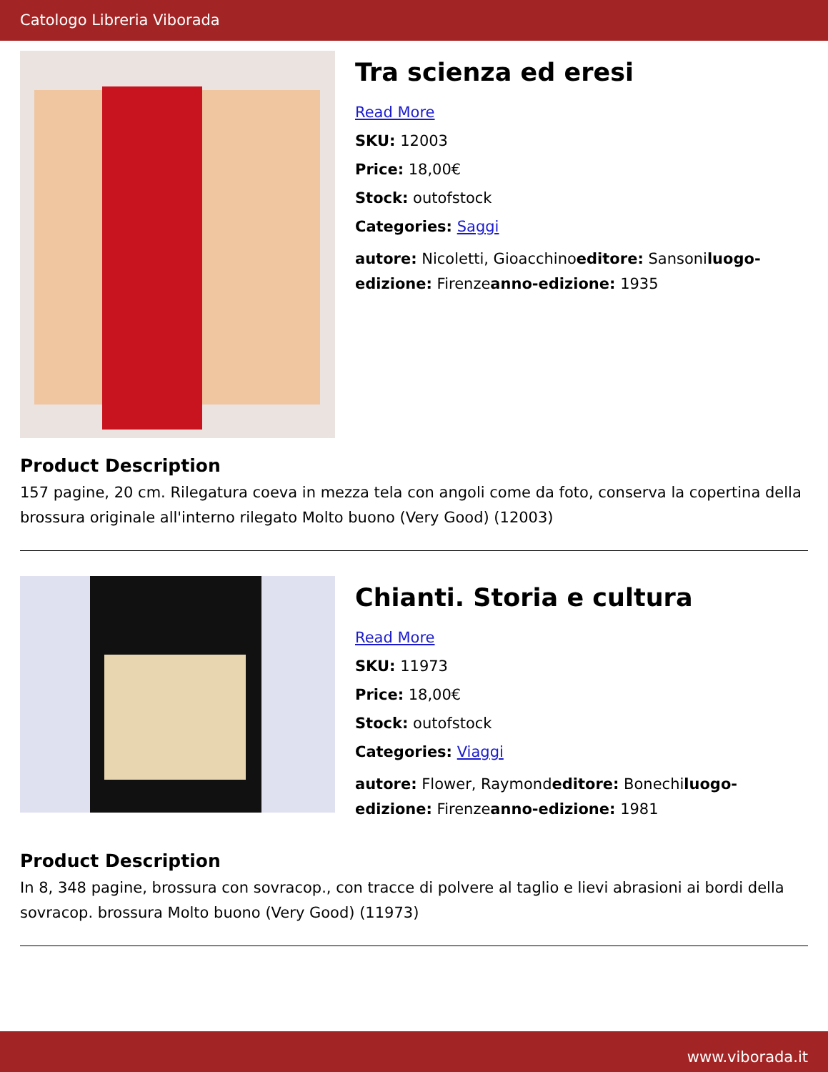Catologo Libreria Viborada
Tra scienza ed eresi
Read More
SKU: 12003
Price: 18,00€
Stock: outofstock
Categories: Saggi
autore: Nicoletti, Gioacchinoeditore: Sansoniluogo-edizione: Firenzeanno-edizione: 1935
Product Description
157 pagine, 20 cm. Rilegatura coeva in mezza tela con angoli come da foto, conserva la copertina della brossura originale all'interno rilegato Molto buono (Very Good) (12003)
Chianti. Storia e cultura
Read More
SKU: 11973
Price: 18,00€
Stock: outofstock
Categories: Viaggi
autore: Flower, Raymondeditore: Bonechiluogo-edizione: Firenzeanno-edizione: 1981
Product Description
In 8, 348 pagine, brossura con sovracop., con tracce di polvere al taglio e lievi abrasioni ai bordi della sovracop. brossura Molto buono (Very Good) (11973)
www.viborada.it